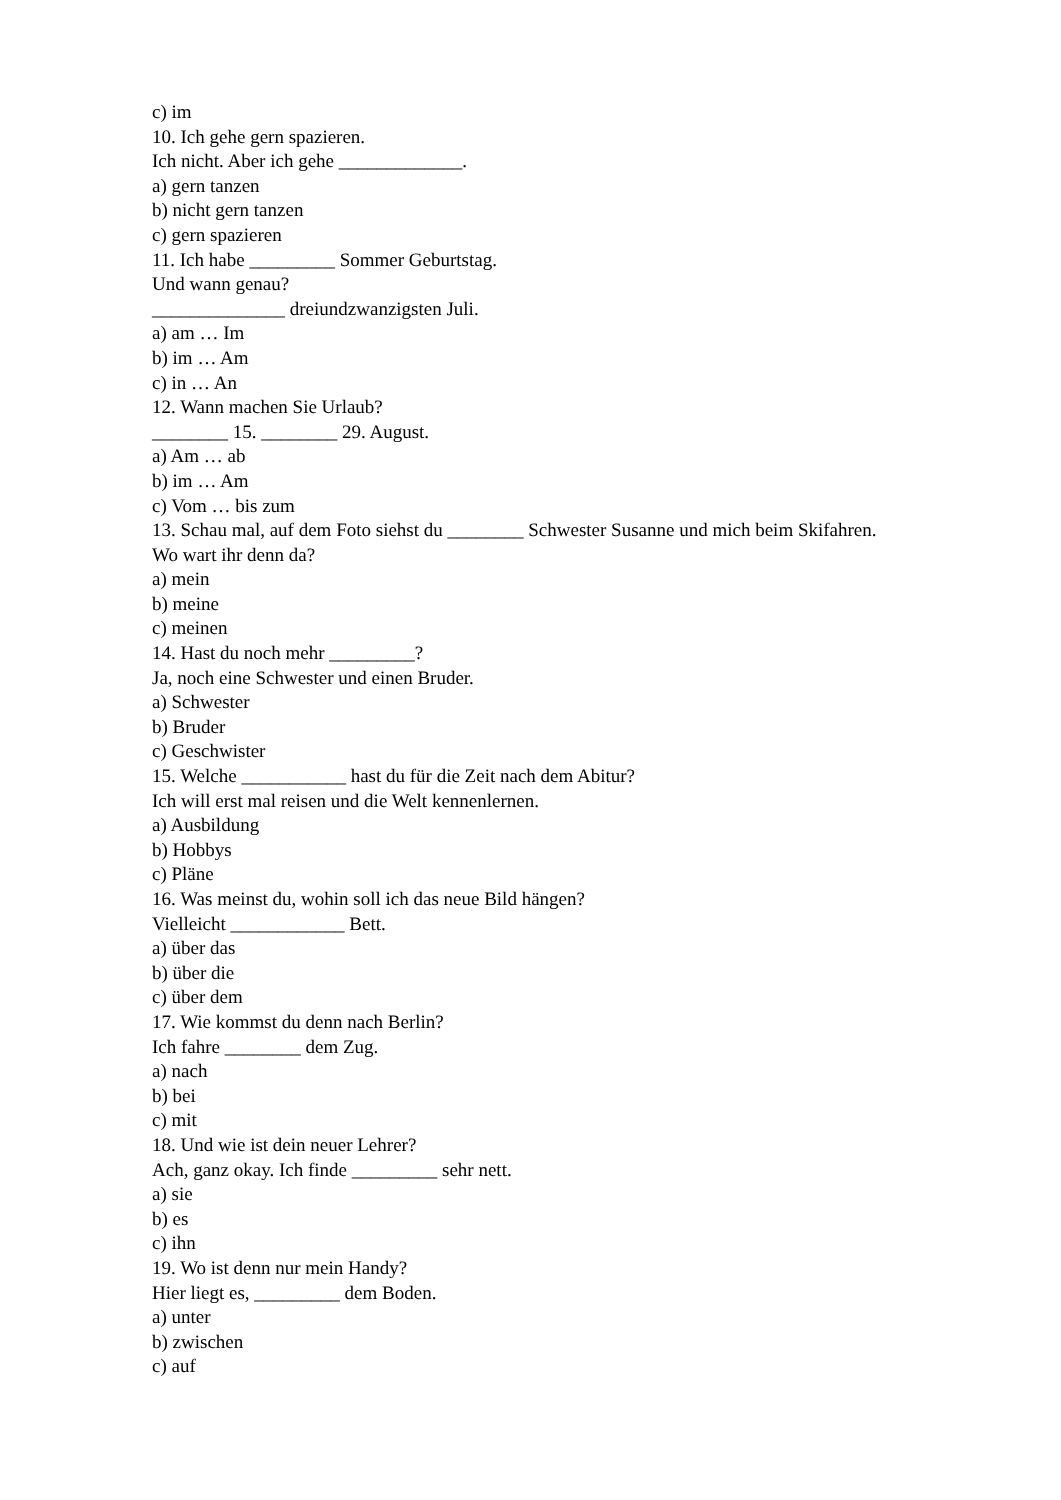c) im
10. Ich gehe gern spazieren.
Ich nicht. Aber ich gehe _____________.
a) gern tanzen
b) nicht gern tanzen
c) gern spazieren
11. Ich habe _________ Sommer Geburtstag.
Und wann genau?
______________ dreiundzwanzigsten Juli.
a) am … Im
b) im … Am
c) in … An
12. Wann machen Sie Urlaub?
________ 15. ________ 29. August.
a) Am … ab
b) im … Am
c) Vom … bis zum
13. Schau mal, auf dem Foto siehst du ________ Schwester Susanne und mich beim Skifahren.
Wo wart ihr denn da?
a) mein
b) meine
c) meinen
14. Hast du noch mehr _________?
Ja, noch eine Schwester und einen Bruder.
a) Schwester
b) Bruder
c) Geschwister
15. Welche ___________ hast du für die Zeit nach dem Abitur?
Ich will erst mal reisen und die Welt kennenlernen.
a) Ausbildung
b) Hobbys
c) Pläne
16. Was meinst du, wohin soll ich das neue Bild hängen?
Vielleicht ____________ Bett.
a) über das
b) über die
c) über dem
17. Wie kommst du denn nach Berlin?
Ich fahre ________ dem Zug.
a) nach
b) bei
c) mit
18. Und wie ist dein neuer Lehrer?
Ach, ganz okay. Ich finde _________ sehr nett.
a) sie
b) es
c) ihn
19. Wo ist denn nur mein Handy?
Hier liegt es, _________ dem Boden.
a) unter
b) zwischen
c) auf